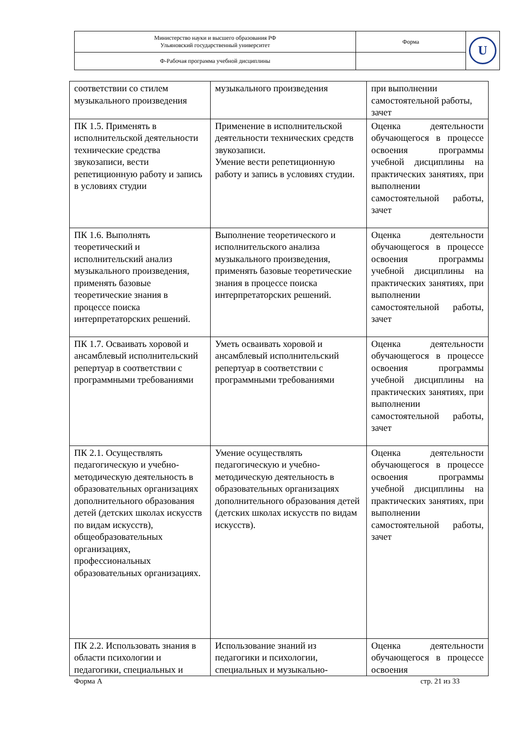| Министерство науки и высшего образования РФ Ульяновский государственный университет | Форма | U |
| Ф-Рабочая программа учебной дисциплины | | |
| соответствии со стилем музыкального произведения | музыкального произведения | при выполнении самостоятельной работы, зачет |
| ПК 1.5. Применять в исполнительской деятельности технические средства звукозаписи, вести репетиционную работу и запись в условиях студии | Применение в исполнительской деятельности технических средств звукозаписи. Умение вести репетиционную работу и запись в условиях студии. | Оценка деятельности обучающегося в процессе освоения программы учебной дисциплины на практических занятиях, при выполнении самостоятельной работы, зачет |
| ПК 1.6. Выполнять теоретический и исполнительский анализ музыкального произведения, применять базовые теоретические знания в процессе поиска интерпретаторских решений. | Выполнение теоретического и исполнительского анализа музыкального произведения, применять базовые теоретические знания в процессе поиска интерпретаторских решений. | Оценка деятельности обучающегося в процессе освоения программы учебной дисциплины на практических занятиях, при выполнении самостоятельной работы, зачет |
| ПК 1.7. Осваивать хоровой и ансамблевый исполнительский репертуар в соответствии с программными требованиями | Уметь осваивать хоровой и ансамблевый исполнительский репертуар в соответствии с программными требованиями | Оценка деятельности обучающегося в процессе освоения программы учебной дисциплины на практических занятиях, при выполнении самостоятельной работы, зачет |
| ПК 2.1. Осуществлять педагогическую и учебно-методическую деятельность в образовательных организациях дополнительного образования детей (детских школах искусств по видам искусств), общеобразовательных организациях, профессиональных образовательных организациях. | Умение осуществлять педагогическую и учебно-методическую деятельность в образовательных организациях дополнительного образования детей (детских школах искусств по видам искусств). | Оценка деятельности обучающегося в процессе освоения программы учебной дисциплины на практических занятиях, при выполнении самостоятельной работы, зачет |
| ПК 2.2. Использовать знания в области психологии и педагогики, специальных и | Использование знаний из педагогики и психологии, специальных и музыкально- | Оценка деятельности обучающегося в процессе освоения |
Форма А стр. 21 из 33